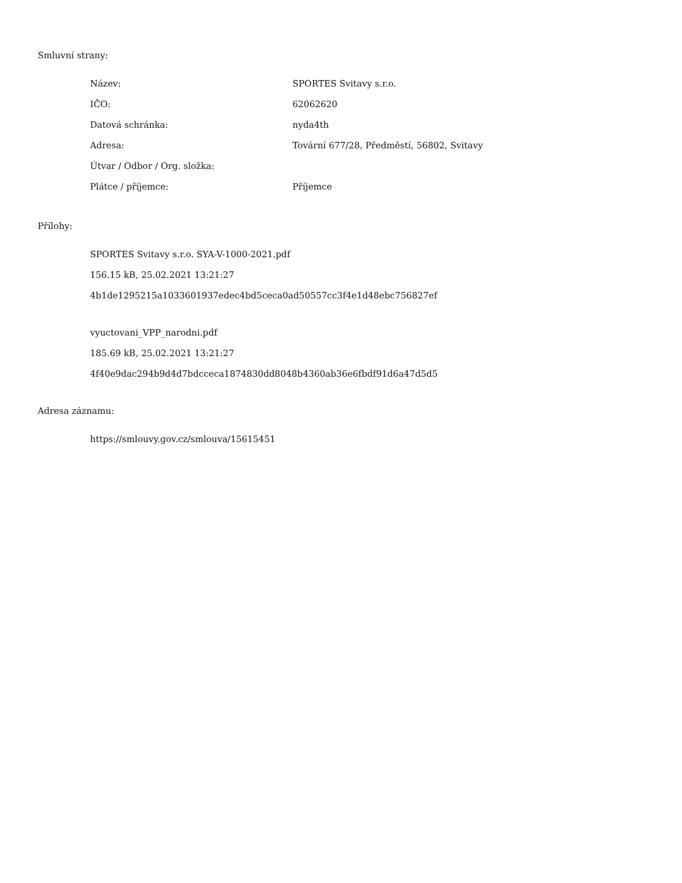Smluvní strany:
| Název: | SPORTES Svitavy s.r.o. |
| IČO: | 62062620 |
| Datová schránka: | nyda4th |
| Adresa: | Tovární 677/28, Předměstí, 56802, Svitavy |
| Útvar / Odbor / Org. složka: | |
| Plátce / příjemce: | Příjemce |
Přílohy:
SPORTES Svitavy s.r.o. SYA-V-1000-2021.pdf
156.15 kB, 25.02.2021 13:21:27
4b1de1295215a1033601937edec4bd5ceca0ad50557cc3f4e1d48ebc756827ef
vyuctovani_VPP_narodni.pdf
185.69 kB, 25.02.2021 13:21:27
4f40e9dac294b9d4d7bdcceca1874830dd8048b4360ab36e6fbdf91d6a47d5d5
Adresa záznamu:
https://smlouvy.gov.cz/smlouva/15615451